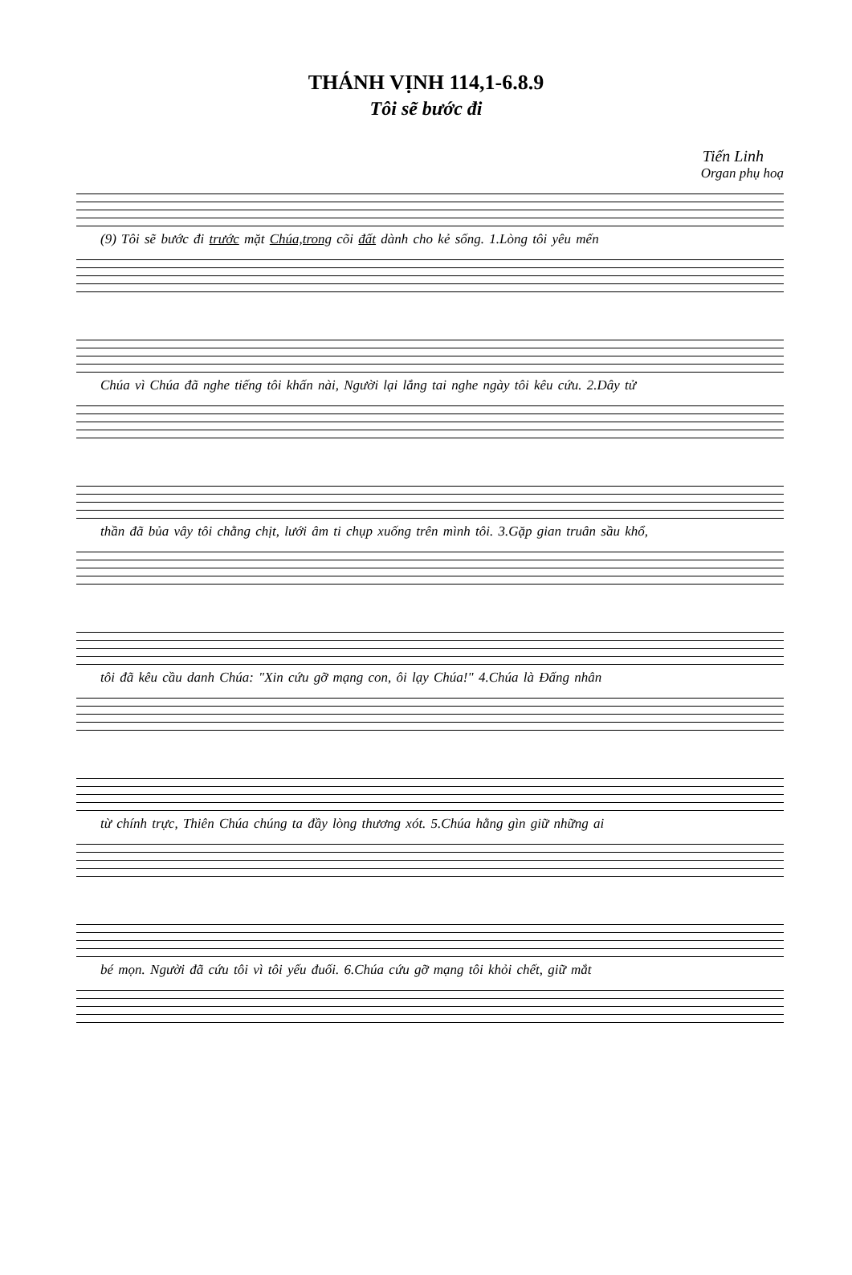THÁNH VỊNH 114,1-6.8.9
Tôi sẽ bước đi
Tiến Linh
Organ phụ hoạ
(9) Tôi sẽ bước đi trước mặt Chúa,trong cõi đất dành cho kẻ sống. 1.Lòng tôi yêu mến
Chúa vì Chúa đã nghe tiếng tôi khấn nài, Người lại lắng tai nghe ngày tôi kêu cứu. 2.Dây tử
thần đã bủa vây tôi chằng chịt, lưới âm ti chụp xuống trên mình tôi. 3.Gặp gian truân sầu khổ,
tôi đã kêu cầu danh Chúa: "Xin cứu gỡ mạng con, ôi lạy Chúa!" 4.Chúa là Đấng nhân
từ chính trực, Thiên Chúa chúng ta đầy lòng thương xót. 5.Chúa hằng gìn giữ những ai
bé mọn. Người đã cứu tôi vì tôi yếu đuối. 6.Chúa cứu gỡ mạng tôi khỏi chết, giữ mắt